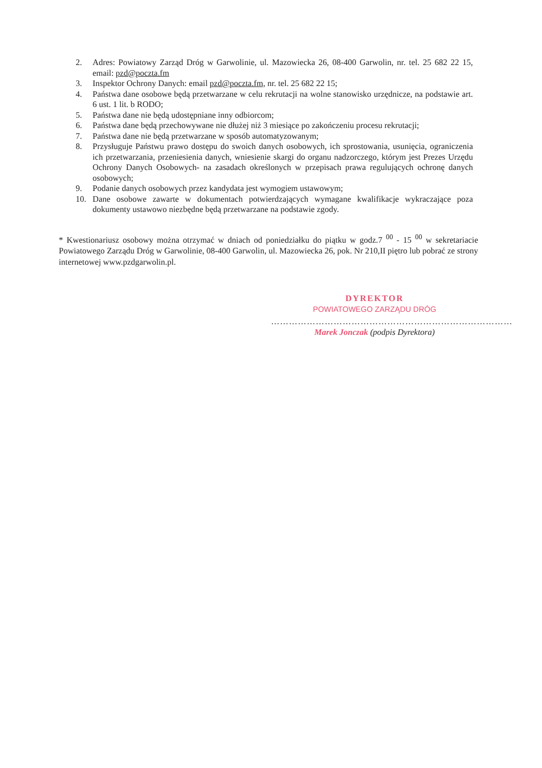2. Adres: Powiatowy Zarząd Dróg w Garwolinie, ul. Mazowiecka 26, 08-400 Garwolin, nr. tel. 25 682 22 15, email: pzd@poczta.fm
3. Inspektor Ochrony Danych: email pzd@poczta.fm, nr. tel. 25 682 22 15;
4. Państwa dane osobowe będą przetwarzane w celu rekrutacji na wolne stanowisko urzędnicze, na podstawie art. 6 ust. 1 lit. b RODO;
5. Państwa dane nie będą udostępniane inny odbiorcom;
6. Państwa dane będą przechowywane nie dłużej niż 3 miesiące po zakończeniu procesu rekrutacji;
7. Państwa dane nie będą przetwarzane w sposób automatyzowanym;
8. Przysługuje Państwu prawo dostępu do swoich danych osobowych, ich sprostowania, usunięcia, ograniczenia ich przetwarzania, przeniesienia danych, wniesienie skargi do organu nadzorczego, którym jest Prezes Urzędu Ochrony Danych Osobowych- na zasadach określonych w przepisach prawa regulujących ochronę danych osobowych;
9. Podanie danych osobowych przez kandydata jest wymogiem ustawowym;
10. Dane osobowe zawarte w dokumentach potwierdzających wymagane kwalifikacje wykraczające poza dokumenty ustawowo niezbędne będą przetwarzane na podstawie zgody.
* Kwestionariusz osobowy można otrzymać w dniach od poniedziałku do piątku w godz.7 <sup>00</sup> - 15 <sup>00</sup> w sekretariacie Powiatowego Zarządu Dróg w Garwolinie, 08-400 Garwolin, ul. Mazowiecka 26, pok. Nr 210,II piętro lub pobrać ze strony internetowej www.pzdgarwolin.pl.
DYREKTOR
POWIATOWEGO ZARZĄDU DRÓG
………………………………………………………………………
Marek Jonczak (podpis Dyrektora)